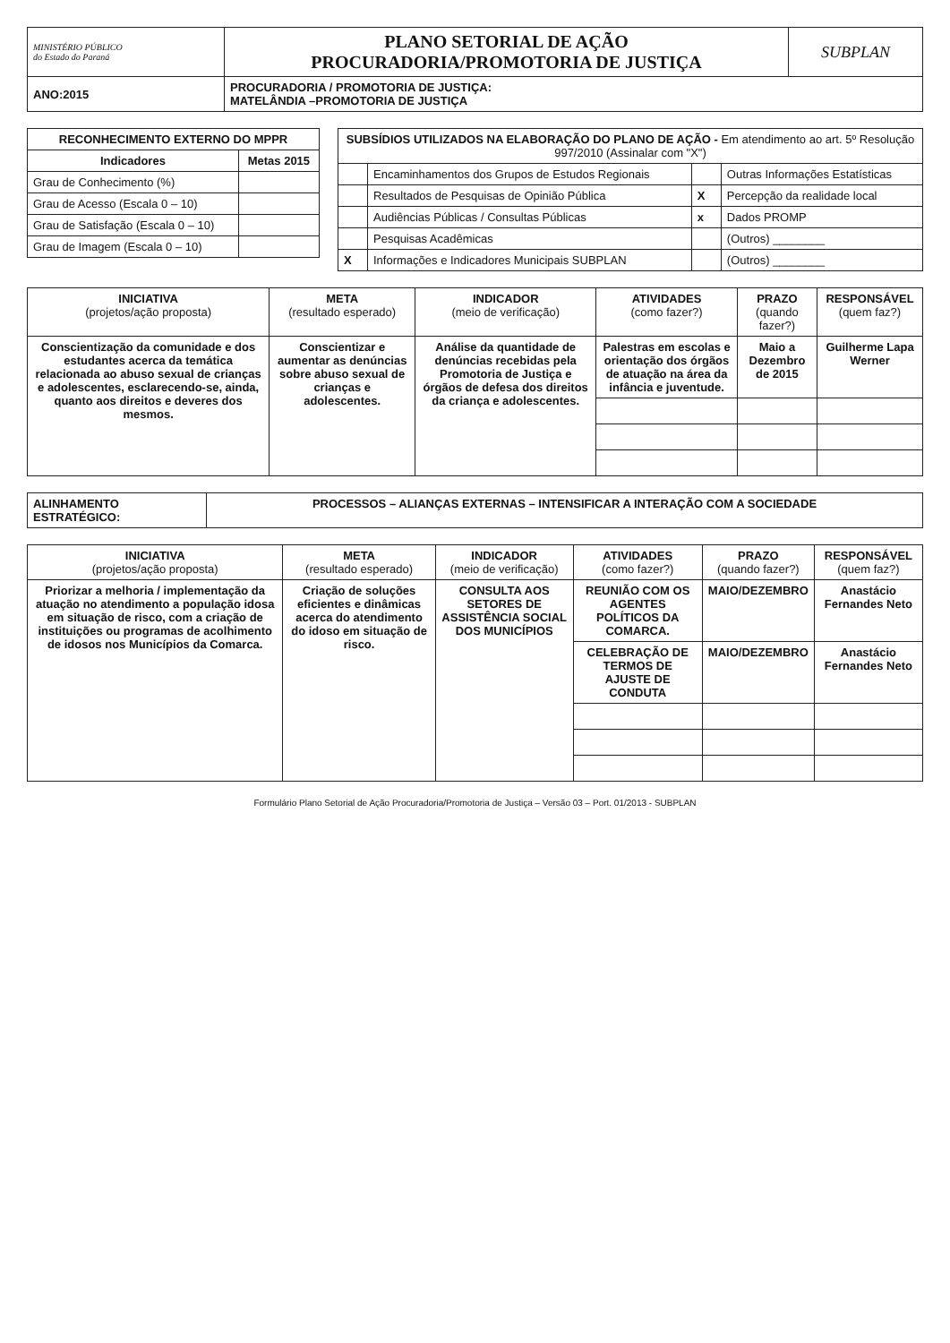| MINISTÉRIO PÚBLICO do Estado do Paraná | PLANO SETORIAL DE AÇÃO PROCURADORIA/PROMOTORIA DE JUSTIÇA | SUBPLAN |
| ANO:2015 | PROCURADORIA / PROMOTORIA DE JUSTIÇA: MATELÂNDIA –PROMOTORIA DE JUSTIÇA | |
| RECONHECIMENTO EXTERNO DO MPPR | |
| --- | --- |
| Indicadores | Metas 2015 |
| Grau de Conhecimento (%) | |
| Grau de Acesso (Escala 0 – 10) | |
| Grau de Satisfação (Escala 0 – 10) | |
| Grau de Imagem (Escala 0 – 10) | |
| SUBSÍDIOS UTILIZADOS NA ELABORAÇÃO DO PLANO DE AÇÃO - Em atendimento ao art. 5º Resolução 997/2010 (Assinalar com "X") | | | |
| --- | --- | --- | --- |
| | Encaminhamentos dos Grupos de Estudos Regionais | | Outras Informações Estatísticas |
| | Resultados de Pesquisas de Opinião Pública | X | Percepção da realidade local |
| | Audiências Públicas / Consultas Públicas | x | Dados PROMP |
| | Pesquisas Acadêmicas | | (Outros) ________ |
| X | Informações e Indicadores Municipais SUBPLAN | | (Outros) ________ |
| INICIATIVA (projetos/ação proposta) | META (resultado esperado) | INDICADOR (meio de verificação) | ATIVIDADES (como fazer?) | PRAZO (quando fazer?) | RESPONSÁVEL (quem faz?) |
| --- | --- | --- | --- | --- | --- |
| Conscientização da comunidade e dos estudantes acerca da temática relacionada ao abuso sexual de crianças e adolescentes, esclarecendo-se, ainda, quanto aos direitos e deveres dos mesmos. | Conscientizar e aumentar as denúncias sobre abuso sexual de crianças e adolescentes. | Análise da quantidade de denúncias recebidas pela Promotoria de Justiça e órgãos de defesa dos direitos da criança e adolescentes. | Palestras em escolas e orientação dos órgãos de atuação na área da infância e juventude. | Maio a Dezembro de 2015 | Guilherme Lapa Werner |
| ALINHAMENTO ESTRATÉGICO: | PROCESSOS – ALIANÇAS EXTERNAS – INTENSIFICAR A INTERAÇÃO COM A SOCIEDADE |
| INICIATIVA (projetos/ação proposta) | META (resultado esperado) | INDICADOR (meio de verificação) | ATIVIDADES (como fazer?) | PRAZO (quando fazer?) | RESPONSÁVEL (quem faz?) |
| --- | --- | --- | --- | --- | --- |
| Priorizar a melhoria / implementação da atuação no atendimento a população idosa em situação de risco, com a criação de instituições ou programas de acolhimento de idosos nos Municípios da Comarca. | Criação de soluções eficientes e dinâmicas acerca do atendimento do idoso em situação de risco. | CONSULTA AOS SETORES DE ASSISTÊNCIA SOCIAL DOS MUNICÍPIOS | REUNIÃO COM OS AGENTES POLÍTICOS DA COMARCA. | MAIO/DEZEMBRO | Anastácio Fernandes Neto |
| | | | CELEBRAÇÃO DE TERMOS DE AJUSTE DE CONDUTA | MAIO/DEZEMBRO | Anastácio Fernandes Neto |
Formulário Plano Setorial de Ação Procuradoria/Promotoria de Justiça – Versão 03 – Port. 01/2013 - SUBPLAN